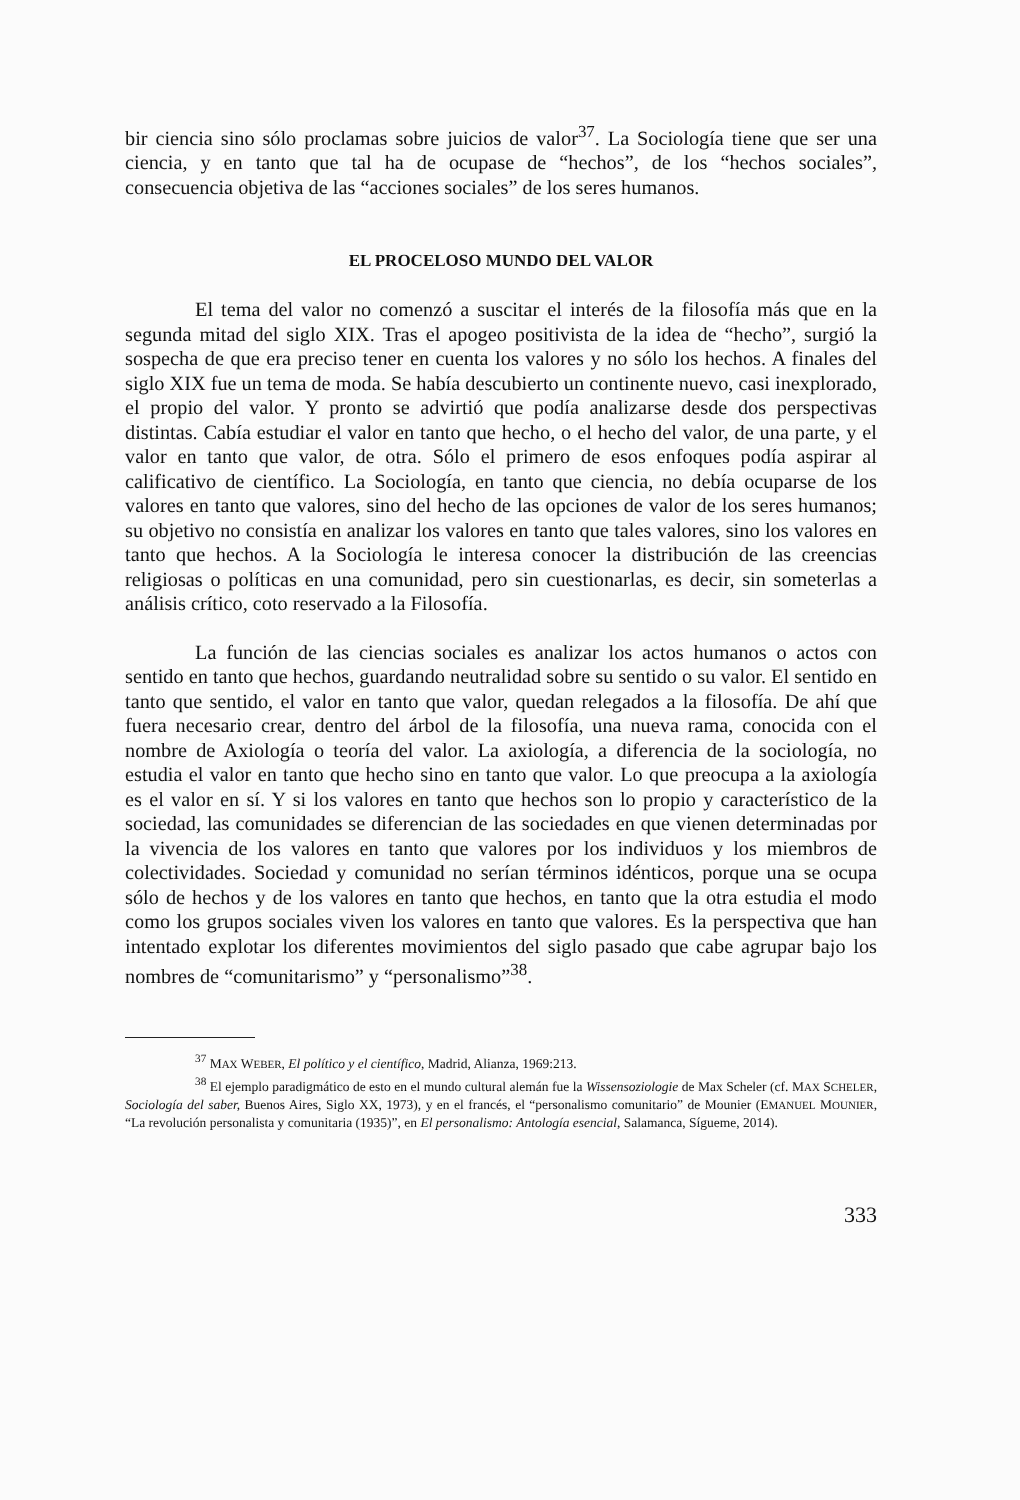bir ciencia sino sólo proclamas sobre juicios de valor<sup>37</sup>. La Sociología tiene que ser una ciencia, y en tanto que tal ha de ocupase de “hechos”, de los “hechos sociales”, consecuencia objetiva de las “acciones sociales” de los seres humanos.
EL PROCELOSO MUNDO DEL VALOR
El tema del valor no comenzó a suscitar el interés de la filosofía más que en la segunda mitad del siglo XIX. Tras el apogeo positivista de la idea de “hecho”, surgió la sospecha de que era preciso tener en cuenta los valores y no sólo los hechos. A finales del siglo XIX fue un tema de moda. Se había descubierto un continente nuevo, casi inexplorado, el propio del valor. Y pronto se advirtió que podía analizarse desde dos perspectivas distintas. Cabía estudiar el valor en tanto que hecho, o el hecho del valor, de una parte, y el valor en tanto que valor, de otra. Sólo el primero de esos enfoques podía aspirar al calificativo de científico. La Sociología, en tanto que ciencia, no debía ocuparse de los valores en tanto que valores, sino del hecho de las opciones de valor de los seres humanos; su objetivo no consistía en analizar los valores en tanto que tales valores, sino los valores en tanto que hechos. A la Sociología le interesa conocer la distribución de las creencias religiosas o políticas en una comunidad, pero sin cuestionarlas, es decir, sin someterlas a análisis crítico, coto reservado a la Filosofía.
La función de las ciencias sociales es analizar los actos humanos o actos con sentido en tanto que hechos, guardando neutralidad sobre su sentido o su valor. El sentido en tanto que sentido, el valor en tanto que valor, quedan relegados a la filosofía. De ahí que fuera necesario crear, dentro del árbol de la filosofía, una nueva rama, conocida con el nombre de Axiología o teoría del valor. La axiología, a diferencia de la sociología, no estudia el valor en tanto que hecho sino en tanto que valor. Lo que preocupa a la axiología es el valor en sí. Y si los valores en tanto que hechos son lo propio y característico de la sociedad, las comunidades se diferencian de las sociedades en que vienen determinadas por la vivencia de los valores en tanto que valores por los individuos y los miembros de colectividades. Sociedad y comunidad no serían términos idénticos, porque una se ocupa sólo de hechos y de los valores en tanto que hechos, en tanto que la otra estudia el modo como los grupos sociales viven los valores en tanto que valores. Es la perspectiva que han intentado explotar los diferentes movimientos del siglo pasado que cabe agrupar bajo los nombres de “comunitarismo” y “personalismo”<sup>38</sup>.
<sup>37</sup> MAX WEBER, El político y el científico, Madrid, Alianza, 1969:213.
<sup>38</sup> El ejemplo paradigmático de esto en el mundo cultural alemán fue la Wissensoziologie de Max Scheler (cf. MAX SCHELER, Sociología del saber, Buenos Aires, Siglo XX, 1973), y en el francés, el “personalismo comunitario” de Mounier (EMANUEL MOUNIER, “La revolución personalista y comunitaria (1935)”, en El personalismo: Antología esencial, Salamanca, Sígueme, 2014).
333